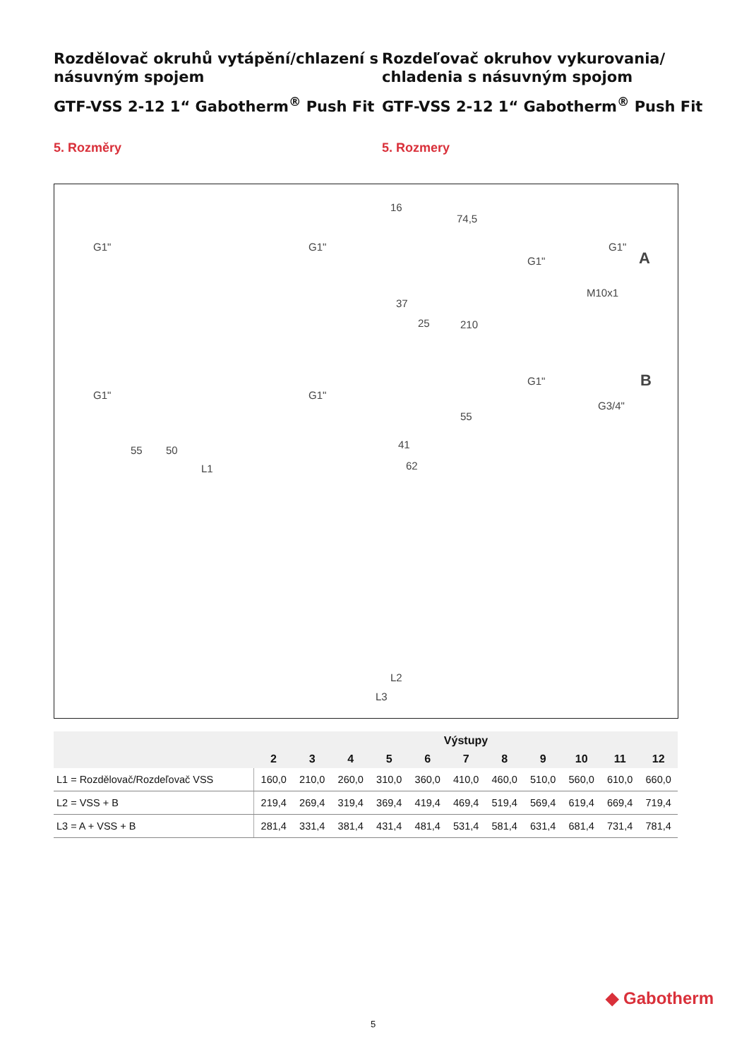Rozdělovač okruhů vytápění/chlazení s násuvným spojem
GTF-VSS 2-12 1“ Gabotherm<sup>®</sup> Push Fit
5. Rozměry
Rozdeľovač okruhov vykurovania/ chladenia s násuvným spojom
GTF-VSS 2-12 1“ Gabotherm<sup>®</sup> Push Fit
5. Rozmery
G1" G1"
G1" G1"
55 50
L1
16
74,5
37
25 210
55
41
62
G1"
G1"
M10x1
A
G1"
G3/4"
B
L2
L3
| | Výstupy | | | | | | | | | | |
| --- | --- | --- | --- | --- | --- | --- | --- | --- | --- | --- | --- |
| | 2 | 3 | 4 | 5 | 6 | 7 | 8 | 9 | 10 | 11 | 12 |
| L1 = Rozdělovač/Rozdeľovač VSS | 160,0 | 210,0 | 260,0 | 310,0 | 360,0 | 410,0 | 460,0 | 510,0 | 560,0 | 610,0 | 660,0 |
| L2 = VSS + B | 219,4 | 269,4 | 319,4 | 369,4 | 419,4 | 469,4 | 519,4 | 569,4 | 619,4 | 669,4 | 719,4 |
| L3 = A + VSS + B | 281,4 | 331,4 | 381,4 | 431,4 | 481,4 | 531,4 | 581,4 | 631,4 | 681,4 | 731,4 | 781,4 |
◆ Gabotherm
5